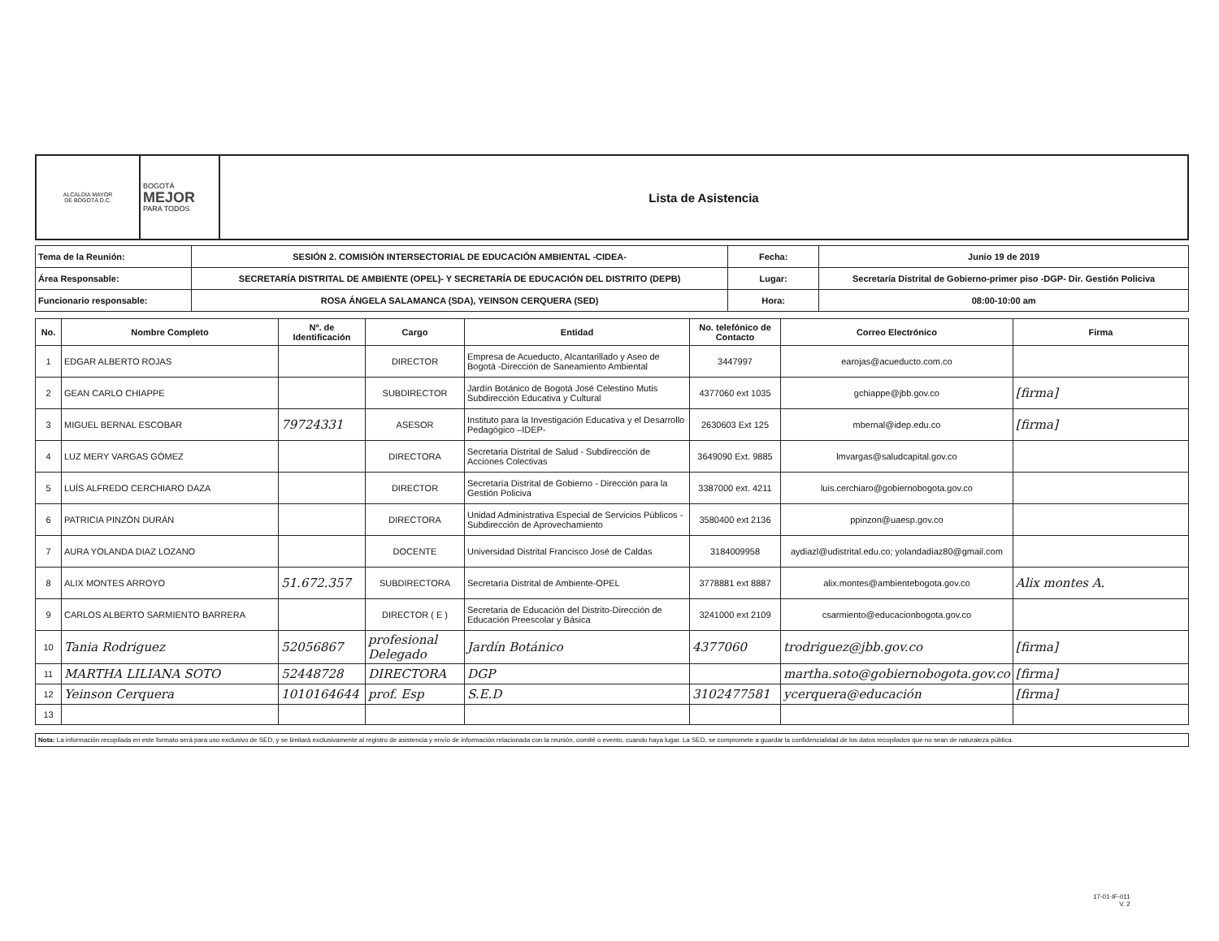| ALCALDÍA MAYOR DE BOGOTÁ D.C. | BOGOTÁ MEJOR PARA TODOS | Lista de Asistencia |
| Tema de la Reunión: | SESIÓN 2. COMISIÓN INTERSECTORIAL DE EDUCACIÓN AMBIENTAL -CIDEA- | Fecha: | Junio 19 de 2019 |
| Área Responsable: | SECRETARÍA DISTRITAL DE AMBIENTE (OPEL)- Y SECRETARÍA DE EDUCACIÓN DEL DISTRITO (DEPB) | Lugar: | Secretaría Distrital de Gobierno-primer piso -DGP- Dir. Gestión Policiva |
| Funcionario responsable: | ROSA ÁNGELA SALAMANCA (SDA), YEINSON CERQUERA (SED) | Hora: | 08:00-10:00 am |
| No. | Nombre Completo | Nº. de Identificación | Cargo | Entidad | No. telefónico de Contacto | Correo Electrónico | Firma |
| --- | --- | --- | --- | --- | --- | --- | --- |
| 1 | EDGAR ALBERTO ROJAS | | DIRECTOR | Empresa de Acueducto, Alcantarillado y Aseo de Bogotá -Dirección de Saneamiento Ambiental | 3447997 | earojas@acueducto.com.co | |
| 2 | GEAN CARLO CHIAPPE | | SUBDIRECTOR | Jardín Botánico de Bogotá José Celestino Mutis Subdirección Educativa y Cultural | 4377060 ext 1035 | gchiappe@jbb.gov.co | [firma] |
| 3 | MIGUEL BERNAL ESCOBAR | 79724331 | ASESOR | Instituto para la Investigación Educativa y el Desarrollo Pedagógico –IDEP- | 2630603 Ext 125 | mbernal@idep.edu.co | [firma] |
| 4 | LUZ MERY VARGAS GÓMEZ | | DIRECTORA | Secretaria Distrital de Salud - Subdirección de Acciones Colectivas | 3649090 Ext. 9885 | lmvargas@saludcapital.gov.co | |
| 5 | LUÍS ALFREDO CERCHIARO DAZA | | DIRECTOR | Secretaría Distrital de Gobierno - Dirección para la Gestión Policiva | 3387000 ext. 4211 | luis.cerchiaro@gobiernobogota.gov.co | |
| 6 | PATRICIA PINZÓN DURÁN | | DIRECTORA | Unidad Administrativa Especial de Servicios Públicos - Subdirección de Aprovechamiento | 3580400 ext 2136 | ppinzon@uaesp.gov.co | |
| 7 | AURA YOLANDA DIAZ LOZANO | | DOCENTE | Universidad Distrital Francisco José de Caldas | 3184009958 | aydiazl@udistrital.edu.co; yolandadiaz80@gmail.com | |
| 8 | ALIX MONTES ARROYO | 51.672.357 | SUBDIRECTORA | Secretaría Distrital de Ambiente-OPEL | 3778881 ext 8887 | alix.montes@ambientebogota.gov.co | Alix montes A. |
| 9 | CARLOS ALBERTO SARMIENTO BARRERA | | DIRECTOR ( E ) | Secretaria de Educación del Distrito-Dirección de Educación Preescolar y Básica | 3241000 ext 2109 | csarmiento@educacionbogota.gov.co | |
| 10 | Tania Rodriguez | 52056867 | profesional Delegado | Jardín Botánico | 4377060 | trodriguez@jbb.gov.co | [firma] |
| 11 | MARTHA LILIANA SOTO | 52448728 | DIRECTORA | DGP | | martha.soto@gobiernobogota.gov.co | [firma] |
| 12 | Yeinson Cerquera | 1010164644 | prof. Esp | S.E.D | 3102477581 | ycerquera@educación | [firma] |
| 13 | | | | | | | |
Nota: La información recopilada en este formato será para uso exclusivo de SED, y se limitará exclusivamente al registro de asistencia y envío de información relacionada con la reunión, comité o evento, cuando haya lugar. La SED, se compromete a guardar la confidencialidad de los datos recopilados que no sean de naturaleza pública.
17-01-IF-011
V. 2